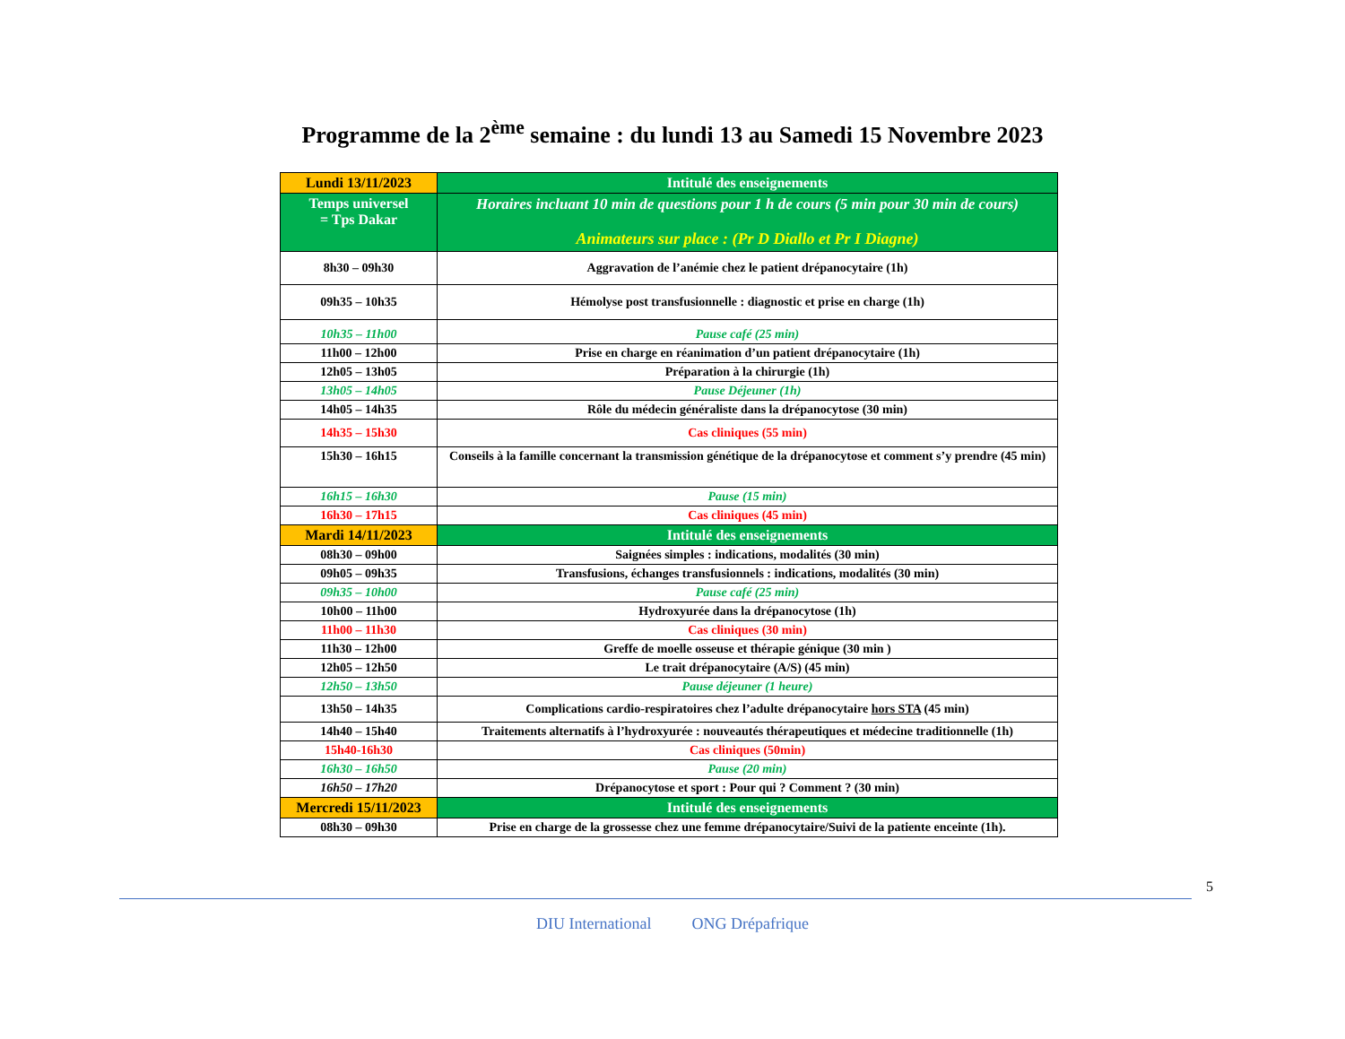Programme de la 2<sup>ème</sup> semaine : du lundi 13 au Samedi 15 Novembre 2023
| Lundi 13/11/2023 | Intitulé des enseignements |
| Temps universel = Tps Dakar | Horaires incluant 10 min de questions pour 1 h de cours (5 min pour 30 min de cours) Animateurs sur place : (Pr D Diallo et Pr I Diagne) |
| 8h30 – 09h30 | Aggravation de l’anémie chez le patient drépanocytaire (1h) |
| 09h35 – 10h35 | Hémolyse post transfusionnelle : diagnostic et prise en charge (1h) |
| 10h35 – 11h00 | Pause café (25 min) |
| 11h00 – 12h00 | Prise en charge en réanimation d’un patient drépanocytaire (1h) |
| 12h05 – 13h05 | Préparation à la chirurgie (1h) |
| 13h05 – 14h05 | Pause Déjeuner (1h) |
| 14h05 – 14h35 | Rôle du médecin généraliste dans la drépanocytose (30 min) |
| 14h35 – 15h30 | Cas cliniques (55 min) |
| 15h30 – 16h15 | Conseils à la famille concernant la transmission génétique de la drépanocytose et comment s’y prendre (45 min) |
| 16h15 – 16h30 | Pause (15 min) |
| 16h30 – 17h15 | Cas cliniques (45 min) |
| Mardi 14/11/2023 | Intitulé des enseignements |
| 08h30 – 09h00 | Saignées simples : indications, modalités (30 min) |
| 09h05 – 09h35 | Transfusions, échanges transfusionnels : indications, modalités (30 min) |
| 09h35 – 10h00 | Pause café (25 min) |
| 10h00 – 11h00 | Hydroxyurée dans la drépanocytose (1h) |
| 11h00 – 11h30 | Cas cliniques (30 min) |
| 11h30 – 12h00 | Greffe de moelle osseuse et thérapie génique (30 min ) |
| 12h05 – 12h50 | Le trait drépanocytaire (A/S) (45 min) |
| 12h50 – 13h50 | Pause déjeuner (1 heure) |
| 13h50 – 14h35 | Complications cardio-respiratoires chez l’adulte drépanocytaire hors STA (45 min) |
| 14h40 – 15h40 | Traitements alternatifs à l’hydroxyurée : nouveautés thérapeutiques et médecine traditionnelle (1h) |
| 15h40-16h30 | Cas cliniques (50min) |
| 16h30 – 16h50 | Pause (20 min) |
| 16h50 – 17h20 | Drépanocytose et sport : Pour qui ? Comment ? (30 min) |
| Mercredi 15/11/2023 | Intitulé des enseignements |
| 08h30 – 09h30 | Prise en charge de la grossesse chez une femme drépanocytaire/Suivi de la patiente enceinte (1h). |
5
DIU International ONG Drépafrique